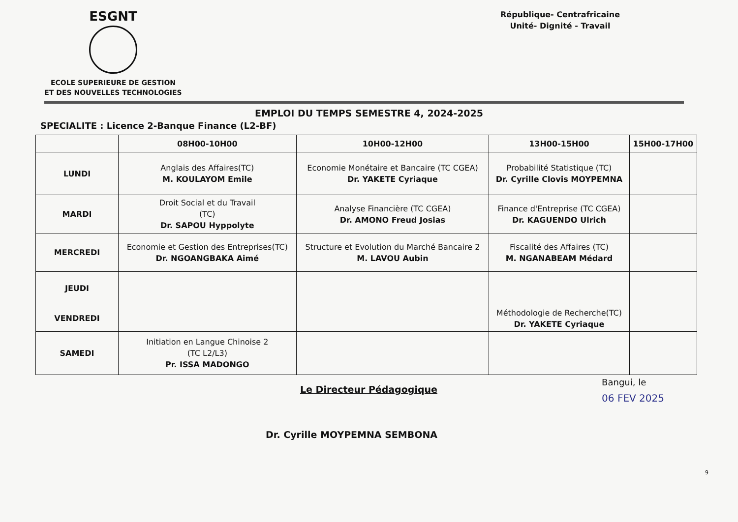ESGNT
ECOLE SUPERIEURE DE GESTION
ET DES NOUVELLES TECHNOLOGIES
République- Centrafricaine
Unité- Dignité - Travail
EMPLOI DU TEMPS SEMESTRE 4, 2024-2025
SPECIALITE : Licence 2-Banque Finance (L2-BF)
| | 08H00-10H00 | 10H00-12H00 | 13H00-15H00 | 15H00-17H00 |
| --- | --- | --- | --- | --- |
| LUNDI | Anglais des Affaires(TC) M. KOULAYOM Emile | Economie Monétaire et Bancaire (TC CGEA) Dr. YAKETE Cyriaque | Probabilité Statistique (TC) Dr. Cyrille Clovis MOYPEMNA | |
| MARDI | Droit Social et du Travail (TC) Dr. SAPOU Hyppolyte | Analyse Financière (TC CGEA) Dr. AMONO Freud Josias | Finance d'Entreprise (TC CGEA) Dr. KAGUENDO Ulrich | |
| MERCREDI | Economie et Gestion des Entreprises(TC) Dr. NGOANGBAKA Aimé | Structure et Evolution du Marché Bancaire 2 M. LAVOU Aubin | Fiscalité des Affaires (TC) M. NGANABEAM Médard | |
| JEUDI | | | | |
| VENDREDI | | | Méthodologie de Recherche(TC) Dr. YAKETE Cyriaque | |
| SAMEDI | Initiation en Langue Chinoise 2 (TC L2/L3) Pr. ISSA MADONGO | | | |
Le Directeur Pédagogique
Dr. Cyrille MOYPEMNA SEMBONA
Bangui, le
06 FEV 2025
9